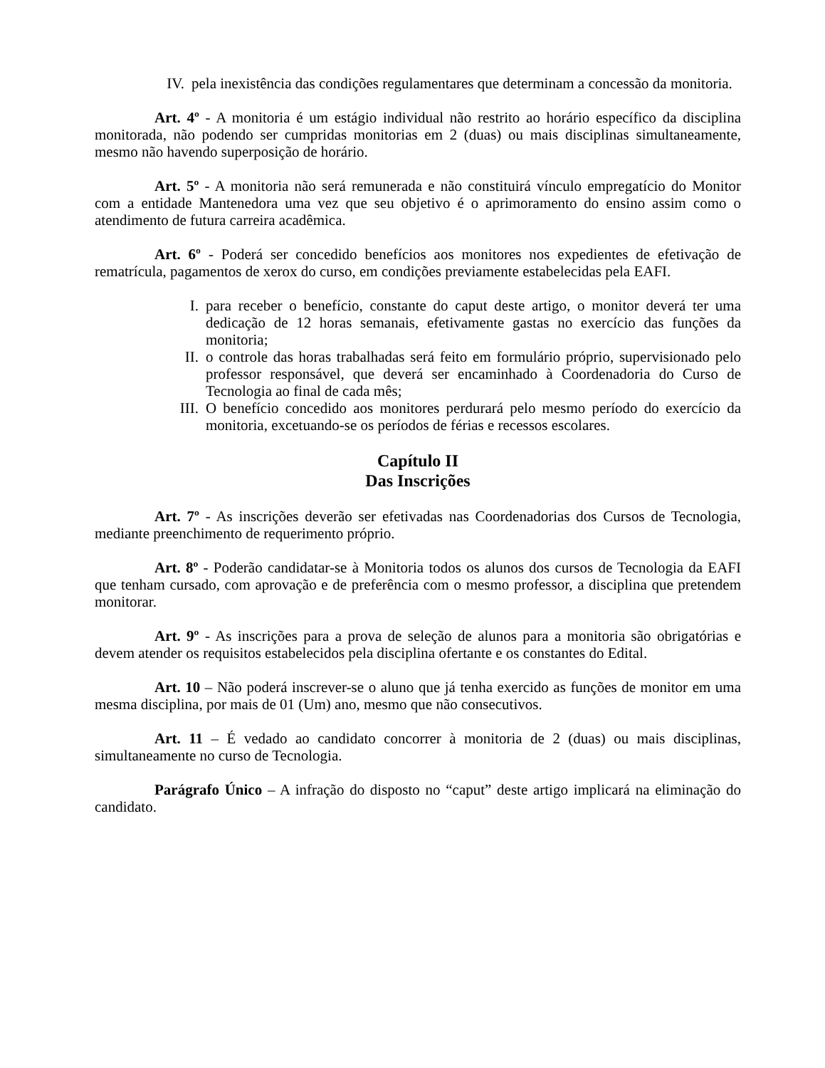IV. pela inexistência das condições regulamentares que determinam a concessão da monitoria.
Art. 4º - A monitoria é um estágio individual não restrito ao horário específico da disciplina monitorada, não podendo ser cumpridas monitorias em 2 (duas) ou mais disciplinas simultaneamente, mesmo não havendo superposição de horário.
Art. 5º - A monitoria não será remunerada e não constituirá vínculo empregatício do Monitor com a entidade Mantenedora uma vez que seu objetivo é o aprimoramento do ensino assim como o atendimento de futura carreira acadêmica.
Art. 6º - Poderá ser concedido benefícios aos monitores nos expedientes de efetivação de rematrícula, pagamentos de xerox do curso, em condições previamente estabelecidas pela EAFI.
I. para receber o benefício, constante do caput deste artigo, o monitor deverá ter uma dedicação de 12 horas semanais, efetivamente gastas no exercício das funções da monitoria;
II. o controle das horas trabalhadas será feito em formulário próprio, supervisionado pelo professor responsável, que deverá ser encaminhado à Coordenadoria do Curso de Tecnologia ao final de cada mês;
III. O benefício concedido aos monitores perdurará pelo mesmo período do exercício da monitoria, excetuando-se os períodos de férias e recessos escolares.
Capítulo II
Das Inscrições
Art. 7º - As inscrições deverão ser efetivadas nas Coordenadorias dos Cursos de Tecnologia, mediante preenchimento de requerimento próprio.
Art. 8º - Poderão candidatar-se à Monitoria todos os alunos dos cursos de Tecnologia da EAFI que tenham cursado, com aprovação e de preferência com o mesmo professor, a disciplina que pretendem monitorar.
Art. 9º - As inscrições para a prova de seleção de alunos para a monitoria são obrigatórias e devem atender os requisitos estabelecidos pela disciplina ofertante e os constantes do Edital.
Art. 10 – Não poderá inscrever-se o aluno que já tenha exercido as funções de monitor em uma mesma disciplina, por mais de 01 (Um) ano, mesmo que não consecutivos.
Art. 11 – É vedado ao candidato concorrer à monitoria de 2 (duas) ou mais disciplinas, simultaneamente no curso de Tecnologia.
Parágrafo Único – A infração do disposto no “caput” deste artigo implicará na eliminação do candidato.